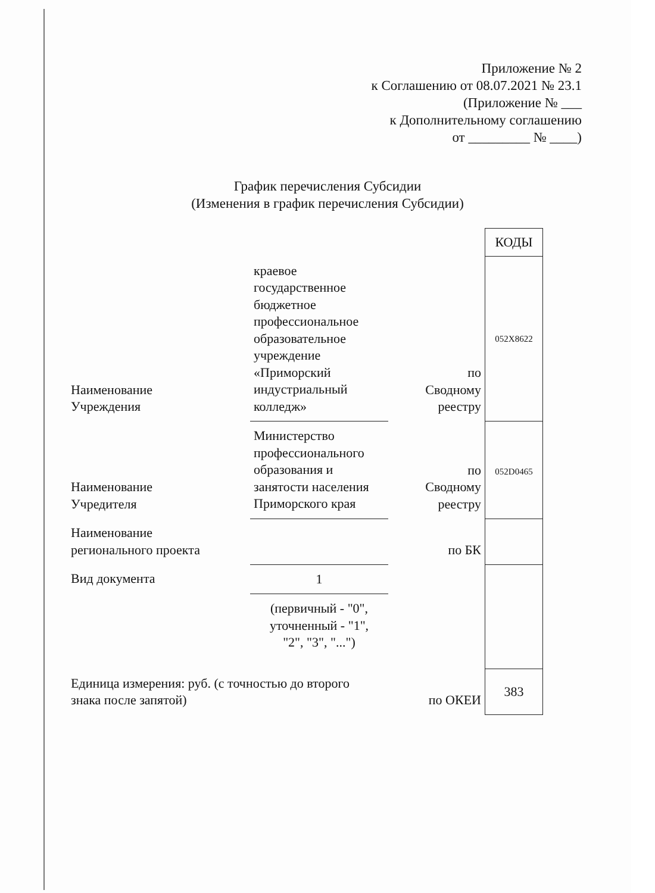Приложение № 2
к Соглашению от 08.07.2021 № 23.1
(Приложение № ___
к Дополнительному соглашению
от _________ № ____)
График перечисления Субсидии
(Изменения в график перечисления Субсидии)
| | | | КОДЫ |
| Наименование Учреждения | краевое государственное бюджетное профессиональное образовательное учреждение «Приморский индустриальный колледж» | по Сводному реестру | 052X8622 |
| Наименование Учредителя | Министерство профессионального образования и занятости населения Приморского края | по Сводному реестру | 052D0465 |
| Наименование регионального проекта | | по БК | |
| Вид документа | 1 | | |
| | (первичный - "0", уточненный - "1", "2", "3", "...") | | |
| Единица измерения: руб. (с точностью до второго знака после запятой) | | по ОКЕИ | 383 |